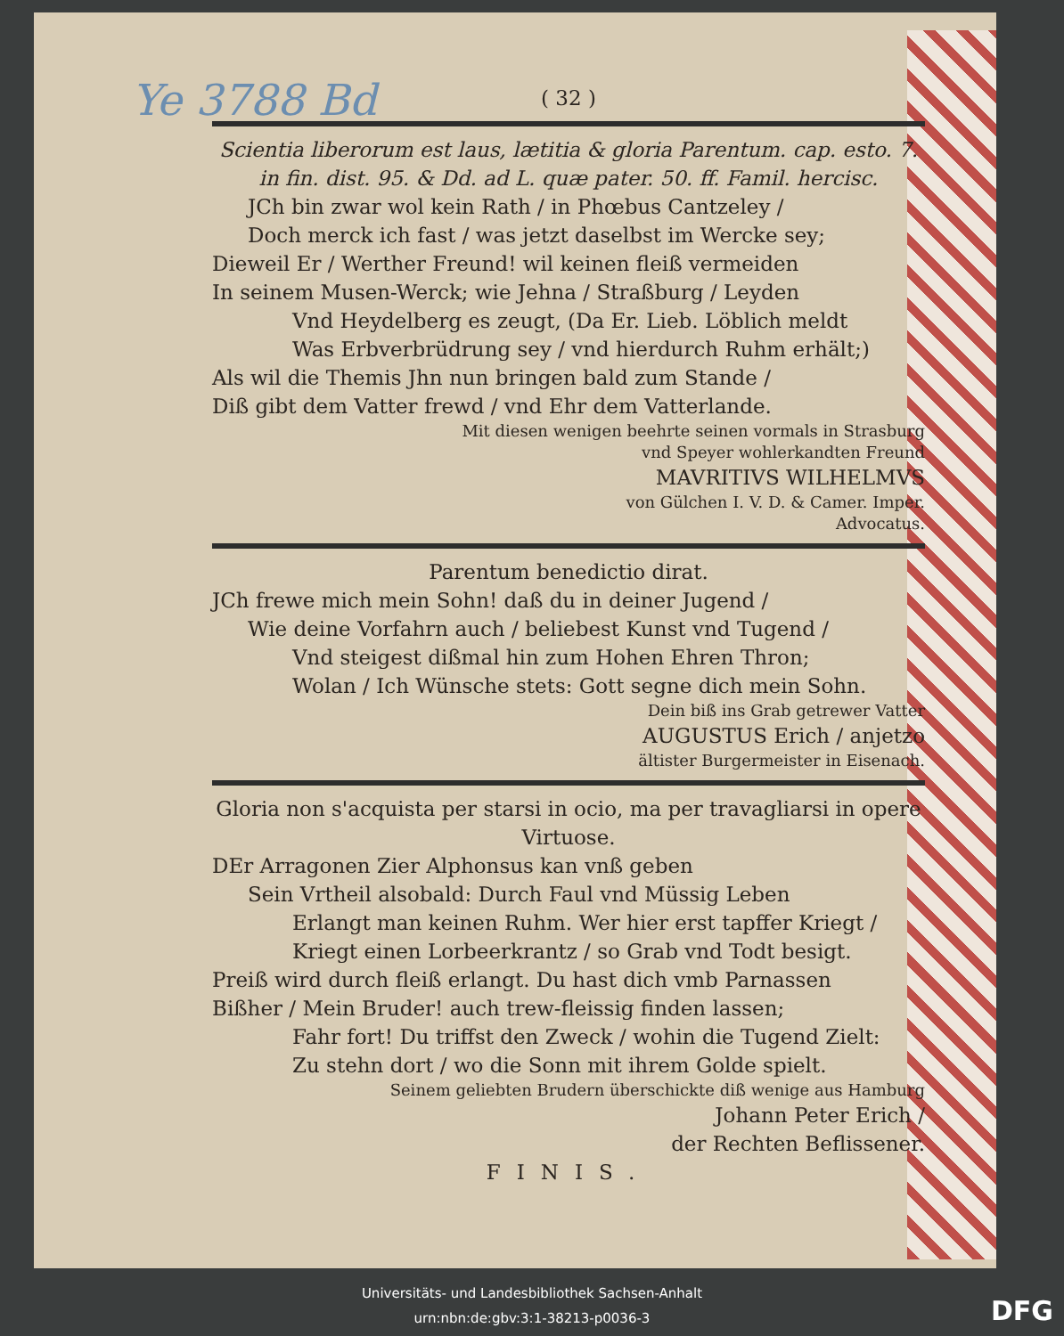Ye 3788 Bd
( 32 )
Scientia liberorum est laus, lætitia & gloria Parentum. cap. esto. 7. in fin. dist. 95. & Dd. ad L. quæ pater. 50. ff. Famil. hercisc.
JCh bin zwar wol kein Rath / in Phœbus Cantzeley /
Doch merck ich fast / was jetzt daselbst im Wercke sey;
Dieweil Er / Werther Freund! wil keinen fleiß vermeiden
In seinem Musen-Werck; wie Jehna / Straßburg / Leyden
Vnd Heydelberg es zeugt, (Da Er. Lieb. Löblich meldt
Was Erbverbrüdrung sey / vnd hierdurch Ruhm erhält;)
Als wil die Themis Jhn nun bringen bald zum Stande /
Diß gibt dem Vatter frewd / vnd Ehr dem Vatterlande.
Mit diesen wenigen beehrte seinen vormals in Strasburg
vnd Speyer wohlerkandten Freund
MAVRITIVS WILHELMVS
von Gülchen I. V. D. & Camer. Imper.
Advocatus.
Parentum benedictio dirat.
JCh frewe mich mein Sohn! daß du in deiner Jugend /
Wie deine Vorfahrn auch / beliebest Kunst vnd Tugend /
Vnd steigest dißmal hin zum Hohen Ehren Thron;
Wolan / Ich Wünsche stets: Gott segne dich mein Sohn.
Dein biß ins Grab getrewer Vatter
AUGUSTUS Erich / anjetzo
ältister Burgermeister in Eisenach.
Gloria non s'acquista per starsi in ocio, ma per travagliarsi in opere Virtuose.
DEr Arragonen Zier Alphonsus kan vnß geben
Sein Vrtheil alsobald: Durch Faul vnd Müssig Leben
Erlangt man keinen Ruhm. Wer hier erst tapffer Kriegt /
Kriegt einen Lorbeerkrantz / so Grab vnd Todt besigt.
Preiß wird durch fleiß erlangt. Du hast dich vmb Parnassen
Bißher / Mein Bruder! auch trew-fleissig finden lassen;
Fahr fort! Du triffst den Zweck / wohin die Tugend Zielt:
Zu stehn dort / wo die Sonn mit ihrem Golde spielt.
Seinem geliebten Brudern überschickte diß wenige aus Hamburg
Johann Peter Erich /
der Rechten Beflissener.
FINIS.
Universitäts- und Landesbibliothek Sachsen-Anhalt
urn:nbn:de:gbv:3:1-38213-p0036-3
DFG